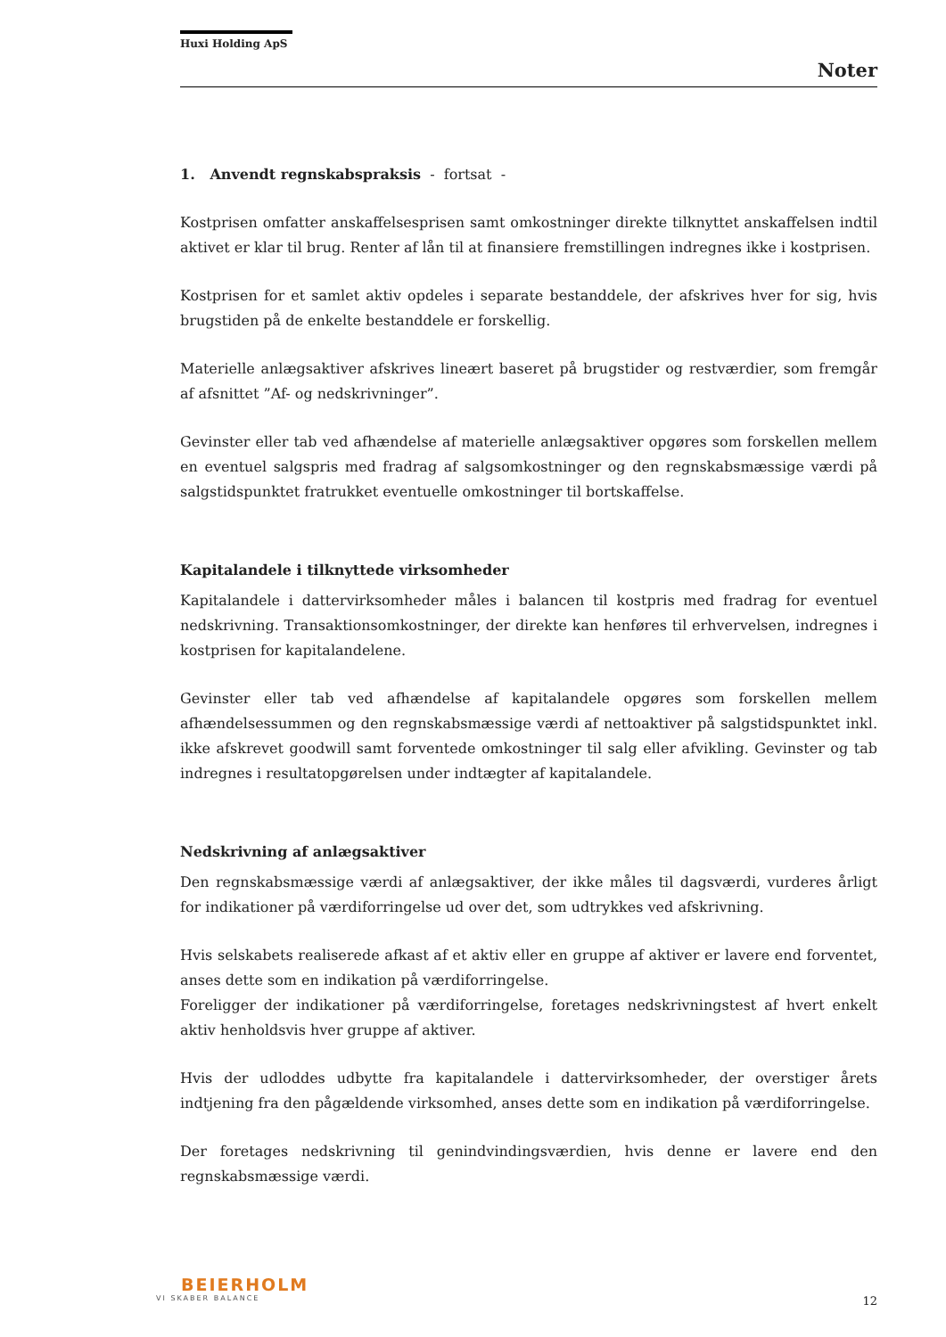Huxi Holding ApS
Noter
1. Anvendt regnskabspraksis - fortsat -
Kostprisen omfatter anskaffelsesprisen samt omkostninger direkte tilknyttet anskaffelsen indtil aktivet er klar til brug. Renter af lån til at finansiere fremstillingen indregnes ikke i kostprisen.
Kostprisen for et samlet aktiv opdeles i separate bestanddele, der afskrives hver for sig, hvis brugstiden på de enkelte bestanddele er forskellig.
Materielle anlægsaktiver afskrives lineært baseret på brugstider og restværdier, som fremgår af afsnittet ”Af- og nedskrivninger”.
Gevinster eller tab ved afhændelse af materielle anlægsaktiver opgøres som forskellen mellem en eventuel salgspris med fradrag af salgsomkostninger og den regnskabsmæssige værdi på salgstidspunktet fratrukket eventuelle omkostninger til bortskaffelse.
Kapitalandele i tilknyttede virksomheder
Kapitalandele i dattervirksomheder måles i balancen til kostpris med fradrag for eventuel nedskrivning. Transaktionsomkostninger, der direkte kan henføres til erhvervelsen, indregnes i kostprisen for kapitalandelene.
Gevinster eller tab ved afhændelse af kapitalandele opgøres som forskellen mellem afhændelsessummen og den regnskabsmæssige værdi af nettoaktiver på salgstidspunktet inkl. ikke afskrevet goodwill samt forventede omkostninger til salg eller afvikling. Gevinster og tab indregnes i resultatopgørelsen under indtægter af kapitalandele.
Nedskrivning af anlægsaktiver
Den regnskabsmæssige værdi af anlægsaktiver, der ikke måles til dagsværdi, vurderes årligt for indikationer på værdiforringelse ud over det, som udtrykkes ved afskrivning.
Hvis selskabets realiserede afkast af et aktiv eller en gruppe af aktiver er lavere end forventet, anses dette som en indikation på værdiforringelse.
Foreligger der indikationer på værdiforringelse, foretages nedskrivningstest af hvert enkelt aktiv henholdsvis hver gruppe af aktiver.
Hvis der udloddes udbytte fra kapitalandele i dattervirksomheder, der overstiger årets indtjening fra den pågældende virksomhed, anses dette som en indikation på værdiforringelse.
Der foretages nedskrivning til genindvindingsværdien, hvis denne er lavere end den regnskabsmæssige værdi.
BEIERHOLM
VI SKABER BALANCE
12